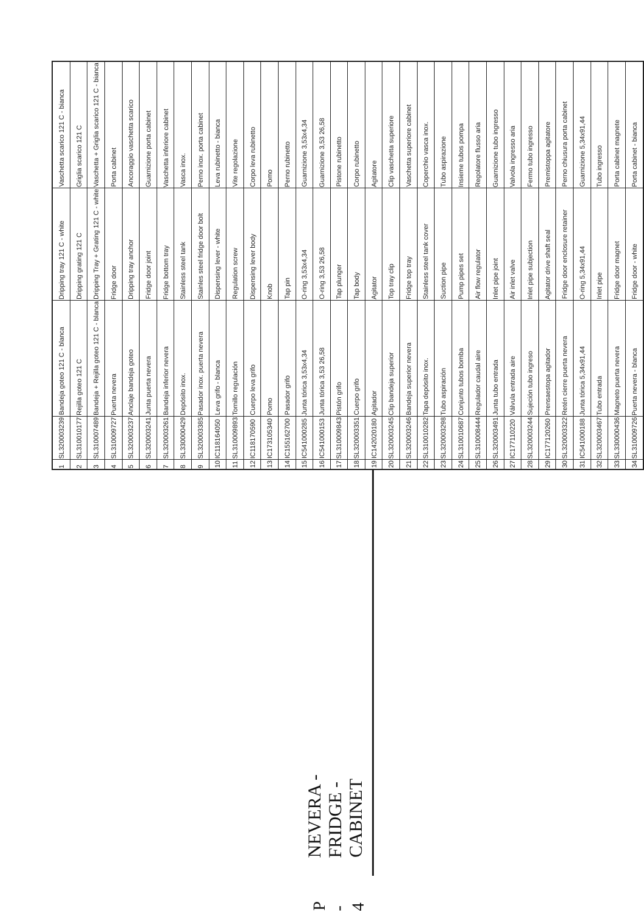P - 4 NEVERA - FRIDGE - CABINET
| 1 | SL320003239 | Bandeja goteo 121 C - blanca | Dripping tray 121 C - white | Vaschetta scarico 121 C - bianca |
| 2 | SL310010177 | Rejilla goteo 121 C | Dripping grating 121 C | Griglia scarico 121 C |
| 3 | SL310007489 | Bandeja + Rejilla goteo 121 C - blanca | Dripping Tray + Grating 121 C - white | Vaschetta + Griglia scarico 121 C - bianca |
| 4 | SL310009727 | Puerta nevera | Fridge door | Porta cabinet |
| 5 | SL320003237 | Anclaje bandeja goteo | Dripping tray anchor | Ancoraggio vaschetta scarico |
| 6 | SL320003241 | Junta puerta nevera | Fridge door joint | Guarnizione porta cabinet |
| 7 | SL320003261 | Bandeja inferior nevera | Fridge bottom tray | Vaschetta inferiore cabinet |
| 8 | SL330000429 | Depósito inox. | Stainless steel tank | Vasca inox. |
| 9 | SL320003385 | Pasador inox. puerta nevera | Stainles steel fridge door bolt | Perno inox. porta cabinet |
| 10 | IC118164050 | Leva grifo - blanca | Dispensing lever - white | Leva rubinetto - bianca |
| 11 | SL310009893 | Tornillo regulación | Regulation screw | Vite regolazione |
| 12 | IC118170590 | Cuerpo leva grifo | Dispensing lever body | Corpo leva rubinetto |
| 13 | IC173105340 | Pomo | Knob | Pomo |
| 14 | IC155162700 | Pasador grifo | Tap pin | Perno rubinetto |
| 15 | IC541000285 | Junta tórica 3,53x4,34 | O-ring 3,53x4,34 | Guarnizione 3,53x4,34 |
| 16 | IC541000153 | Junta tórica 3,53 26,58 | O-ring 3,53 26,58 | Guarnizione 3,53 26,58 |
| 17 | SL310009843 | Pistón grifo | Tap plunger | Pistone rubinetto |
| 18 | SL320003351 | Cuerpo grifo | Tap body | Corpo rubinetto |
| 19 | IC142020180 | Agitador | Agitator | Agitatore |
| 20 | SL320003245 | Clip bandeja superior | Top tray clip | Clip vaschetta superiore |
| 21 | SL320003246 | Bandeja superior nevera | Fridge top tray | Vaschetta superiore cabinet |
| 22 | SL310010282 | Tapa depósito inox. | Stainless steel tank cover | Coperchio vasca inox. |
| 23 | SL320003298 | Tubo aspiración | Suction pipe | Tubo aspirazione |
| 24 | SL310010687 | Conjunto tubos bomba | Pump pipes set | Insieme tubos pompa |
| 25 | SL310008444 | Regulador caudal aire | Air flow regulator | Regolatore flusso aria |
| 26 | SL320003491 | Junta tubo entrada | Inlet pipe joint | Guarnizione tubo ingresso |
| 27 | IC177110220 | Válvula entrada aire | Air inlet valve | Valvola ingresso aria |
| 28 | SL320003244 | Sujeción tubo ingreso | Inlet pipe subjection | Fermo tubo ingresso |
| 29 | IC177120260 | Prensaestopa agitador | Agitator drive shaft seal | Premistoppa agitatore |
| 30 | SL320003322 | Retén cierre puerta nevera | Fridge door enclosure retainer | Perno chiusura porta cabinet |
| 31 | IC541000188 | Junta tórica 5,34x91,44 | O-ring 5,34x91,44 | Guarnizione 5,34x91,44 |
| 32 | SL320003467 | Tubo entrada | Inlet pipe | Tubo ingresso |
| 33 | SL330000436 | Magneto puerta nevera | Fridge door magnet | Porta cabinet magnete |
| 34 | SL310009726 | Puerta nevera - blanca | Fridge door - white | Porta cabinet - bianca |